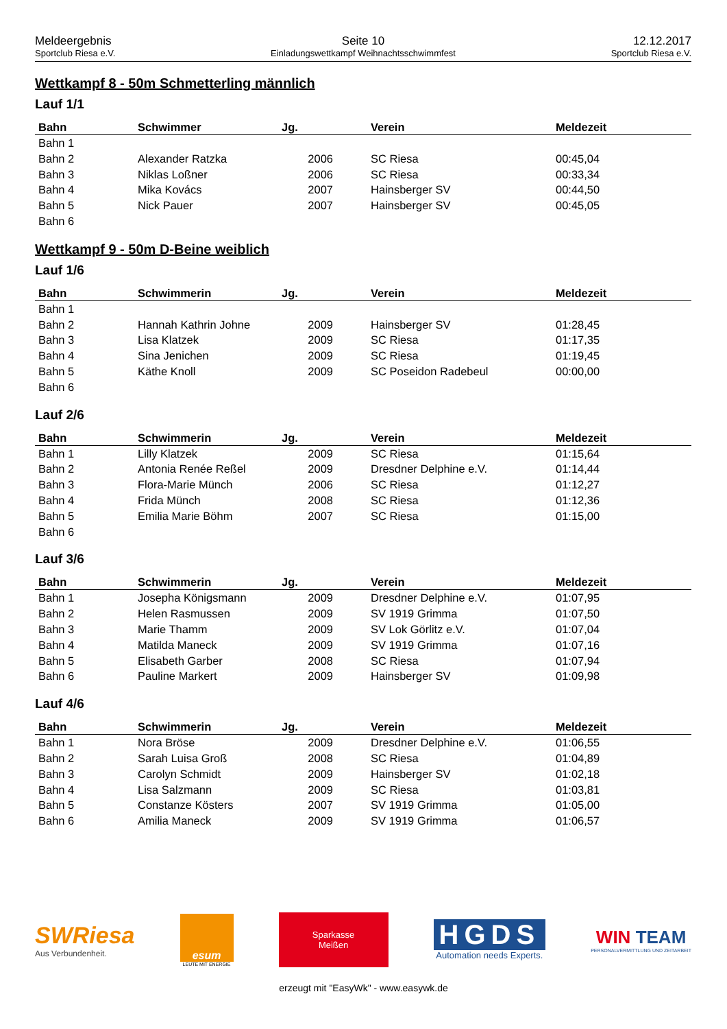Meldeergebnis
Sportclub Riesa e.V.
Seite 10
Einladungswettkampf Weihnachtsschwimmfest
12.12.2017
Sportclub Riesa e.V.
Wettkampf 8 - 50m Schmetterling männlich
Lauf 1/1
| Bahn | Schwimmer | Jg. | Verein | Meldezeit |
| --- | --- | --- | --- | --- |
| Bahn 1 | | | | |
| Bahn 2 | Alexander Ratzka | 2006 | SC Riesa | 00:45,04 |
| Bahn 3 | Niklas Loßner | 2006 | SC Riesa | 00:33,34 |
| Bahn 4 | Mika Kovács | 2007 | Hainsberger SV | 00:44,50 |
| Bahn 5 | Nick Pauer | 2007 | Hainsberger SV | 00:45,05 |
| Bahn 6 | | | | |
Wettkampf 9 - 50m D-Beine weiblich
Lauf 1/6
| Bahn | Schwimmerin | Jg. | Verein | Meldezeit |
| --- | --- | --- | --- | --- |
| Bahn 1 | | | | |
| Bahn 2 | Hannah Kathrin Johne | 2009 | Hainsberger SV | 01:28,45 |
| Bahn 3 | Lisa Klatzek | 2009 | SC Riesa | 01:17,35 |
| Bahn 4 | Sina Jenichen | 2009 | SC Riesa | 01:19,45 |
| Bahn 5 | Käthe Knoll | 2009 | SC Poseidon Radebeul | 00:00,00 |
| Bahn 6 | | | | |
Lauf 2/6
| Bahn | Schwimmerin | Jg. | Verein | Meldezeit |
| --- | --- | --- | --- | --- |
| Bahn 1 | Lilly Klatzek | 2009 | SC Riesa | 01:15,64 |
| Bahn 2 | Antonia Renée Reßel | 2009 | Dresdner Delphine e.V. | 01:14,44 |
| Bahn 3 | Flora-Marie Münch | 2006 | SC Riesa | 01:12,27 |
| Bahn 4 | Frida Münch | 2008 | SC Riesa | 01:12,36 |
| Bahn 5 | Emilia Marie Böhm | 2007 | SC Riesa | 01:15,00 |
| Bahn 6 | | | | |
Lauf 3/6
| Bahn | Schwimmerin | Jg. | Verein | Meldezeit |
| --- | --- | --- | --- | --- |
| Bahn 1 | Josepha Königsmann | 2009 | Dresdner Delphine e.V. | 01:07,95 |
| Bahn 2 | Helen Rasmussen | 2009 | SV 1919 Grimma | 01:07,50 |
| Bahn 3 | Marie Thamm | 2009 | SV Lok Görlitz e.V. | 01:07,04 |
| Bahn 4 | Matilda Maneck | 2009 | SV 1919 Grimma | 01:07,16 |
| Bahn 5 | Elisabeth Garber | 2008 | SC Riesa | 01:07,94 |
| Bahn 6 | Pauline Markert | 2009 | Hainsberger SV | 01:09,98 |
Lauf 4/6
| Bahn | Schwimmerin | Jg. | Verein | Meldezeit |
| --- | --- | --- | --- | --- |
| Bahn 1 | Nora Bröse | 2009 | Dresdner Delphine e.V. | 01:06,55 |
| Bahn 2 | Sarah Luisa Groß | 2008 | SC Riesa | 01:04,89 |
| Bahn 3 | Carolyn Schmidt | 2009 | Hainsberger SV | 01:02,18 |
| Bahn 4 | Lisa Salzmann | 2009 | SC Riesa | 01:03,81 |
| Bahn 5 | Constanze Kösters | 2007 | SV 1919 Grimma | 01:05,00 |
| Bahn 6 | Amilia Maneck | 2009 | SV 1919 Grimma | 01:06,57 |
SWRiesa
Aus Verbundenheit.
esum
LEUTE MIT ENERGIE
Sparkasse
Meißen
HGDS
Automation needs Experts.
WIN TEAM
PERSONALVERMITTLUNG UND ZEITARBEIT
erzeugt mit "EasyWk" - www.easywk.de